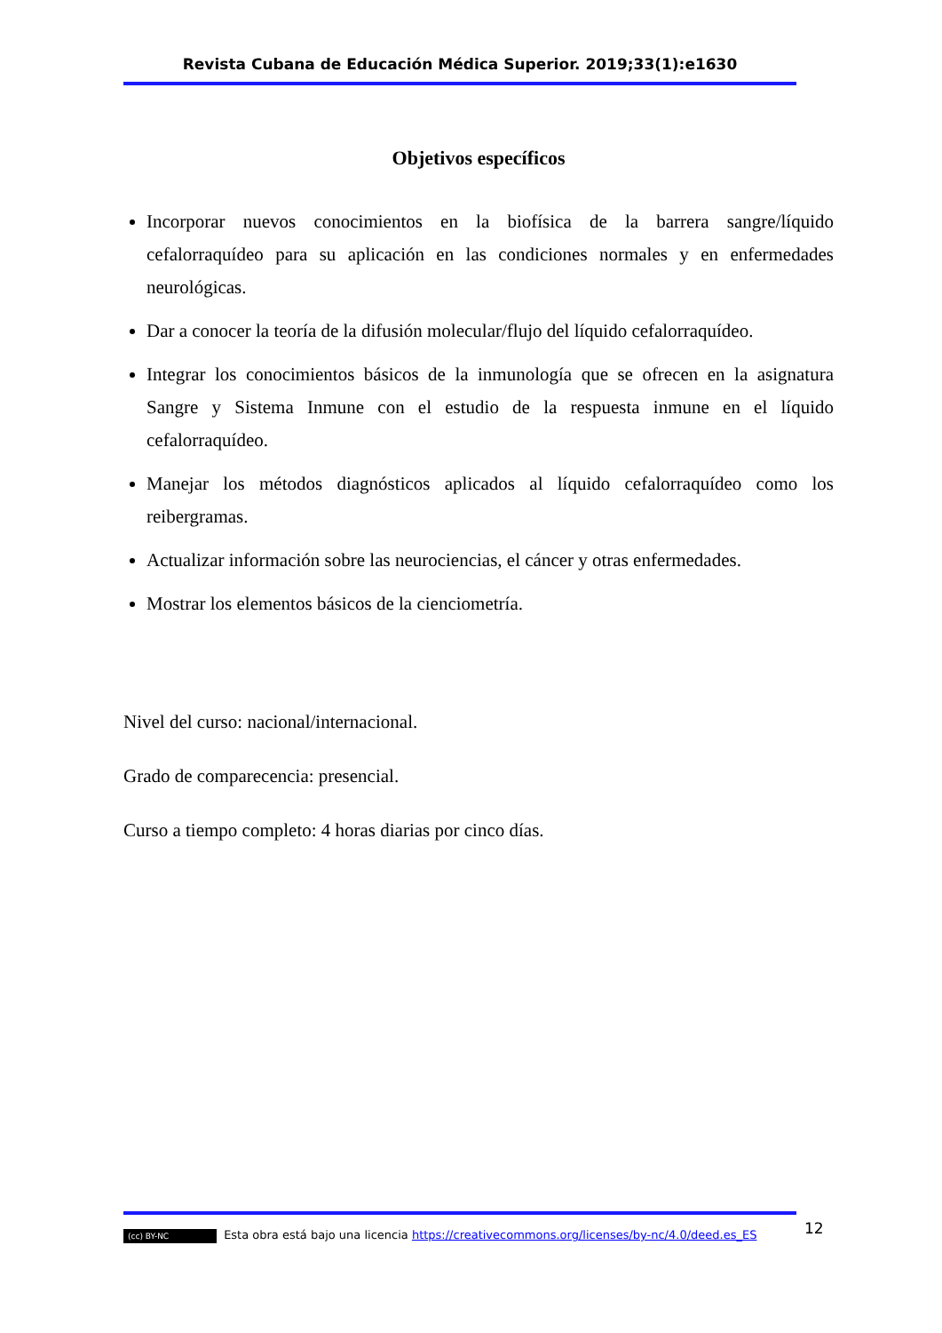Revista Cubana de Educación Médica Superior. 2019;33(1):e1630
Objetivos específicos
Incorporar nuevos conocimientos en la biofísica de la barrera sangre/líquido cefalorraquídeo para su aplicación en las condiciones normales y en enfermedades neurológicas.
Dar a conocer la teoría de la difusión molecular/flujo del líquido cefalorraquídeo.
Integrar los conocimientos básicos de la inmunología que se ofrecen en la asignatura Sangre y Sistema Inmune con el estudio de la respuesta inmune en el líquido cefalorraquídeo.
Manejar los métodos diagnósticos aplicados al líquido cefalorraquídeo como los reibergramas.
Actualizar información sobre las neurociencias, el cáncer y otras enfermedades.
Mostrar los elementos básicos de la cienciometría.
Nivel del curso: nacional/internacional.
Grado de comparecencia: presencial.
Curso a tiempo completo: 4 horas diarias por cinco días.
12
(cc) BY-NC Esta obra está bajo una licencia https://creativecommons.org/licenses/by-nc/4.0/deed.es_ES